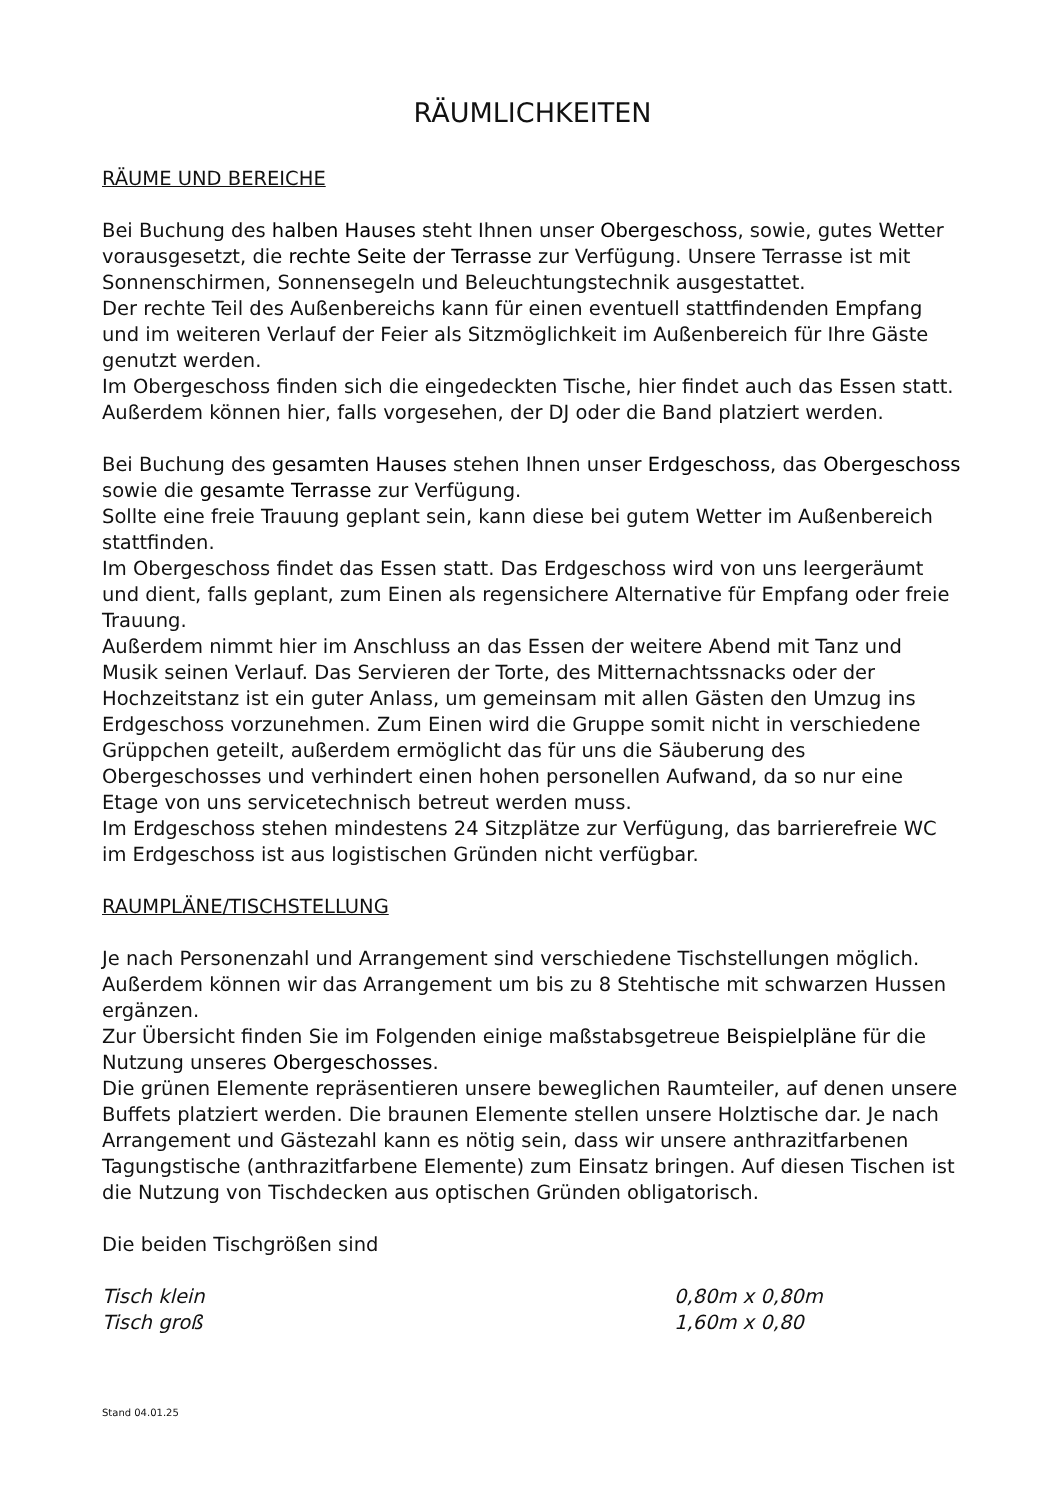RÄUMLICHKEITEN
RÄUME UND BEREICHE
Bei Buchung des halben Hauses steht Ihnen unser Obergeschoss, sowie, gutes Wetter vorausgesetzt, die rechte Seite der Terrasse zur Verfügung. Unsere Terrasse ist mit Sonnenschirmen, Sonnensegeln und Beleuchtungstechnik ausgestattet.
Der rechte Teil des Außenbereichs kann für einen eventuell stattfindenden Empfang und im weiteren Verlauf der Feier als Sitzmöglichkeit im Außenbereich für Ihre Gäste genutzt werden.
Im Obergeschoss finden sich die eingedeckten Tische, hier findet auch das Essen statt. Außerdem können hier, falls vorgesehen, der DJ oder die Band platziert werden.
Bei Buchung des gesamten Hauses stehen Ihnen unser Erdgeschoss, das Obergeschoss sowie die gesamte Terrasse zur Verfügung.
Sollte eine freie Trauung geplant sein, kann diese bei gutem Wetter im Außenbereich stattfinden.
Im Obergeschoss findet das Essen statt. Das Erdgeschoss wird von uns leergeräumt und dient, falls geplant, zum Einen als regensichere Alternative für Empfang oder freie Trauung.
Außerdem nimmt hier im Anschluss an das Essen der weitere Abend mit Tanz und Musik seinen Verlauf. Das Servieren der Torte, des Mitternachtssnacks oder der Hochzeitstanz ist ein guter Anlass, um gemeinsam mit allen Gästen den Umzug ins Erdgeschoss vorzunehmen. Zum Einen wird die Gruppe somit nicht in verschiedene Grüppchen geteilt, außerdem ermöglicht das für uns die Säuberung des Obergeschosses und verhindert einen hohen personellen Aufwand, da so nur eine Etage von uns servicetechnisch betreut werden muss.
Im Erdgeschoss stehen mindestens 24 Sitzplätze zur Verfügung, das barrierefreie WC im Erdgeschoss ist aus logistischen Gründen nicht verfügbar.
RAUMPLÄNE/TISCHSTELLUNG
Je nach Personenzahl und Arrangement sind verschiedene Tischstellungen möglich.
Außerdem können wir das Arrangement um bis zu 8 Stehtische mit schwarzen Hussen ergänzen.
Zur Übersicht finden Sie im Folgenden einige maßstabsgetreue Beispielpläne für die Nutzung unseres Obergeschosses.
Die grünen Elemente repräsentieren unsere beweglichen Raumteiler, auf denen unsere Buffets platziert werden. Die braunen Elemente stellen unsere Holztische dar. Je nach Arrangement und Gästezahl kann es nötig sein, dass wir unsere anthrazitfarbenen Tagungstische (anthrazitfarbene Elemente) zum Einsatz bringen. Auf diesen Tischen ist die Nutzung von Tischdecken aus optischen Gründen obligatorisch.
Die beiden Tischgrößen sind
Tisch klein 0,80m x 0,80m
Tisch groß 1,60m x 0,80
Stand 04.01.25